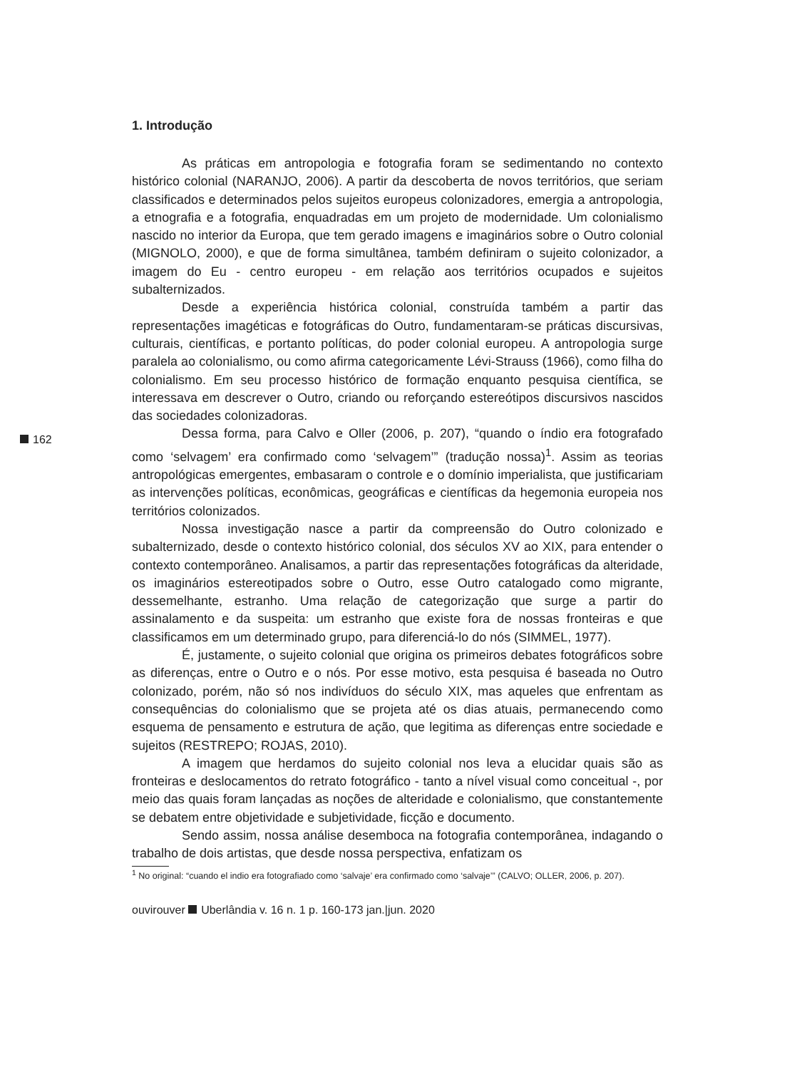162
1. Introdução
As práticas em antropologia e fotografia foram se sedimentando no contexto histórico colonial (NARANJO, 2006). A partir da descoberta de novos territórios, que seriam classificados e determinados pelos sujeitos europeus colonizadores, emergia a antropologia, a etnografia e a fotografia, enquadradas em um projeto de modernidade. Um colonialismo nascido no interior da Europa, que tem gerado imagens e imaginários sobre o Outro colonial (MIGNOLO, 2000), e que de forma simultânea, também definiram o sujeito colonizador, a imagem do Eu - centro europeu - em relação aos territórios ocupados e sujeitos subalternizados.
Desde a experiência histórica colonial, construída também a partir das representações imagéticas e fotográficas do Outro, fundamentaram-se práticas discursivas, culturais, científicas, e portanto políticas, do poder colonial europeu. A antropologia surge paralela ao colonialismo, ou como afirma categoricamente Lévi-Strauss (1966), como filha do colonialismo. Em seu processo histórico de formação enquanto pesquisa científica, se interessava em descrever o Outro, criando ou reforçando estereótipos discursivos nascidos das sociedades colonizadoras.
Dessa forma, para Calvo e Oller (2006, p. 207), “quando o índio era fotografado como ‘selvagem’ era confirmado como ‘selvagem’” (tradução nossa)<sup>1</sup>. Assim as teorias antropológicas emergentes, embasaram o controle e o domínio imperialista, que justificariam as intervenções políticas, econômicas, geográficas e científicas da hegemonia europeia nos territórios colonizados.
Nossa investigação nasce a partir da compreensão do Outro colonizado e subalternizado, desde o contexto histórico colonial, dos séculos XV ao XIX, para entender o contexto contemporâneo. Analisamos, a partir das representações fotográficas da alteridade, os imaginários estereotipados sobre o Outro, esse Outro catalogado como migrante, dessemelhante, estranho. Uma relação de categorização que surge a partir do assinalamento e da suspeita: um estranho que existe fora de nossas fronteiras e que classificamos em um determinado grupo, para diferenciá-lo do nós (SIMMEL, 1977).
É, justamente, o sujeito colonial que origina os primeiros debates fotográficos sobre as diferenças, entre o Outro e o nós. Por esse motivo, esta pesquisa é baseada no Outro colonizado, porém, não só nos indivíduos do século XIX, mas aqueles que enfrentam as consequências do colonialismo que se projeta até os dias atuais, permanecendo como esquema de pensamento e estrutura de ação, que legitima as diferenças entre sociedade e sujeitos (RESTREPO; ROJAS, 2010).
A imagem que herdamos do sujeito colonial nos leva a elucidar quais são as fronteiras e deslocamentos do retrato fotográfico - tanto a nível visual como conceitual -, por meio das quais foram lançadas as noções de alteridade e colonialismo, que constantemente se debatem entre objetividade e subjetividade, ficção e documento.
Sendo assim, nossa análise desemboca na fotografia contemporânea, indagando o trabalho de dois artistas, que desde nossa perspectiva, enfatizam os
<sup>1</sup> No original: “cuando el indio era fotografiado como ‘salvaje’ era confirmado como ‘salvaje’” (CALVO; OLLER, 2006, p. 207).
ouvirouver Uberlândia v. 16 n. 1 p. 160-173 jan.|jun. 2020